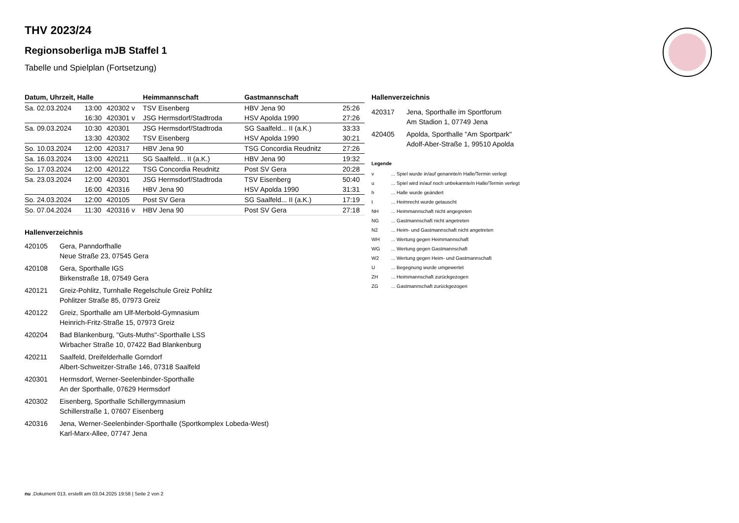THV 2023/24
Regionsoberliga mJB Staffel 1
Tabelle und Spielplan (Fortsetzung)
| Datum, Uhrzeit, Halle | | | Heimmannschaft | Gastmannschaft | |
| --- | --- | --- | --- | --- | --- |
| Sa. 02.03.2024 | 13:00 | 420302 v | TSV Eisenberg | HBV Jena 90 | 25:26 |
| | 16:30 | 420301 v | JSG Hermsdorf/Stadtroda | HSV Apolda 1990 | 27:26 |
| Sa. 09.03.2024 | 10:30 | 420301 | JSG Hermsdorf/Stadtroda | SG Saalfeld... II (a.K.) | 33:33 |
| | 13:30 | 420302 | TSV Eisenberg | HSV Apolda 1990 | 30:21 |
| So. 10.03.2024 | 12:00 | 420317 | HBV Jena 90 | TSG Concordia Reudnitz | 27:26 |
| Sa. 16.03.2024 | 13:00 | 420211 | SG Saalfeld... II (a.K.) | HBV Jena 90 | 19:32 |
| So. 17.03.2024 | 12:00 | 420122 | TSG Concordia Reudnitz | Post SV Gera | 20:28 |
| Sa. 23.03.2024 | 12:00 | 420301 | JSG Hermsdorf/Stadtroda | TSV Eisenberg | 50:40 |
| | 16:00 | 420316 | HBV Jena 90 | HSV Apolda 1990 | 31:31 |
| So. 24.03.2024 | 12:00 | 420105 | Post SV Gera | SG Saalfeld... II (a.K.) | 17:19 |
| So. 07.04.2024 | 11:30 | 420316 v | HBV Jena 90 | Post SV Gera | 27:18 |
Hallenverzeichnis
420105 Gera, Panndorfhalle
Neue Straße 23, 07545 Gera
420108 Gera, Sporthalle IGS
Birkenstraße 18, 07549 Gera
420121 Greiz-Pohlitz, Turnhalle Regelschule Greiz Pohlitz
Pohlitzer Straße 85, 07973 Greiz
420122 Greiz, Sporthalle am Ulf-Merbold-Gymnasium
Heinrich-Fritz-Straße 15, 07973 Greiz
420204 Bad Blankenburg, "Guts-Muths"-Sporthalle LSS
Wirbacher Straße 10, 07422 Bad Blankenburg
420211 Saalfeld, Dreifelderhalle Gorndorf
Albert-Schweitzer-Straße 146, 07318 Saalfeld
420301 Hermsdorf, Werner-Seelenbinder-Sporthalle
An der Sporthalle, 07629 Hermsdorf
420302 Eisenberg, Sporthalle Schillergymnasium
Schillerstraße 1, 07607 Eisenberg
420316 Jena, Werner-Seelenbinder-Sporthalle (Sportkomplex Lobeda-West)
Karl-Marx-Allee, 07747 Jena
Hallenverzeichnis
420317 Jena, Sporthalle im Sportforum
Am Stadion 1, 07749 Jena
420405 Apolda, Sporthalle "Am Sportpark"
Adolf-Aber-Straße 1, 99510 Apolda
Legende
v ... Spiel wurde in/auf genannte/n Halle/Termin verlegt
u ... Spiel wird in/auf noch unbekannte/n Halle/Termin verlegt
h ... Halle wurde geändert
t ... Heimrecht wurde getauscht
NH ... Heimmannschaft nicht angegreten
NG ... Gastmannschaft nicht angetreten
N2 ... Heim- und Gastmannschaft nicht angetreten
WH ... Wertung gegen Heimmannschaft
WG ... Wertung gegen Gastmannschaft
W2 ... Wertung gegen Heim- und Gastmannschaft
U ... Begegnung wurde umgewertet
ZH ... Heimmannschaft zurückgezogen
ZG ... Gastmannschaft zurückgezogen
nu .Dokument 013, erstellt am 03.04.2025 19:58 | Seite 2 von 2